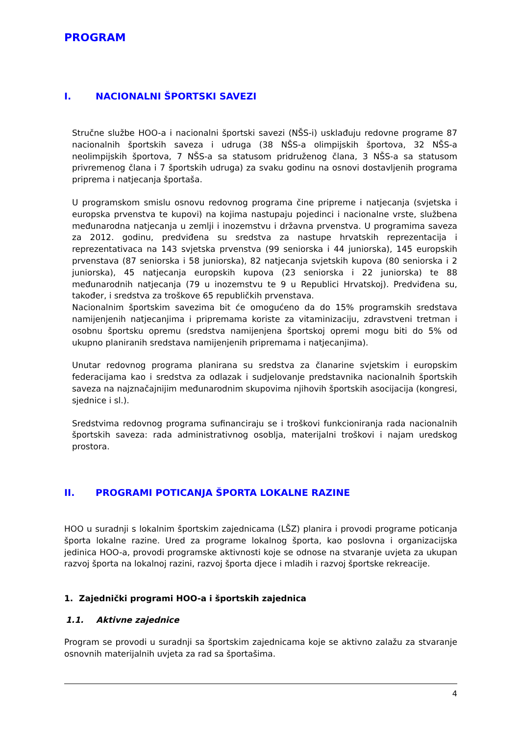PROGRAM
I. NACIONALNI ŠPORTSKI SAVEZI
Stručne službe HOO-a i nacionalni športski savezi (NŠS-i) usklađuju redovne programe 87 nacionalnih športskih saveza i udruga (38 NŠS-a olimpijskih športova, 32 NŠS-a neolimpijskih športova, 7 NŠS-a sa statusom pridruženog člana, 3 NŠS-a sa statusom privremenog člana i 7 športskih udruga) za svaku godinu na osnovi dostavljenih programa priprema i natjecanja športaša.
U programskom smislu osnovu redovnog programa čine pripreme i natjecanja (svjetska i europska prvenstva te kupovi) na kojima nastupaju pojedinci i nacionalne vrste, službena međunarodna natjecanja u zemlji i inozemstvu i državna prvenstva. U programima saveza za 2012. godinu, predviđena su sredstva za nastupe hrvatskih reprezentacija i reprezentativaca na 143 svjetska prvenstva (99 seniorska i 44 juniorska), 145 europskih prvenstava (87 seniorska i 58 juniorska), 82 natjecanja svjetskih kupova (80 seniorska i 2 juniorska), 45 natjecanja europskih kupova (23 seniorska i 22 juniorska) te 88 međunarodnih natjecanja (79 u inozemstvu te 9 u Republici Hrvatskoj). Predviđena su, također, i sredstva za troškove 65 republičkih prvenstava.
Nacionalnim športskim savezima bit će omogućeno da do 15% programskih sredstava namijenjenih natjecanjima i pripremama koriste za vitaminizaciju, zdravstveni tretman i osobnu športsku opremu (sredstva namijenjena športskoj opremi mogu biti do 5% od ukupno planiranih sredstava namijenjenih pripremama i natjecanjima).
Unutar redovnog programa planirana su sredstva za članarine svjetskim i europskim federacijama kao i sredstva za odlazak i sudjelovanje predstavnika nacionalnih športskih saveza na najznačajnijim međunarodnim skupovima njihovih športskih asocijacija (kongresi, sjednice i sl.).
Sredstvima redovnog programa sufinanciraju se i troškovi funkcioniranja rada nacionalnih športskih saveza: rada administrativnog osoblja, materijalni troškovi i najam uredskog prostora.
II. PROGRAMI POTICANJA ŠPORTA LOKALNE RAZINE
HOO u suradnji s lokalnim športskim zajednicama (LŠZ) planira i provodi programe poticanja športa lokalne razine. Ured za programe lokalnog športa, kao poslovna i organizacijska jedinica HOO-a, provodi programske aktivnosti koje se odnose na stvaranje uvjeta za ukupan razvoj športa na lokalnoj razini, razvoj športa djece i mladih i razvoj športske rekreacije.
1. Zajednički programi HOO-a i športskih zajednica
1.1. Aktivne zajednice
Program se provodi u suradnji sa športskim zajednicama koje se aktivno zalažu za stvaranje osnovnih materijalnih uvjeta za rad sa športašima.
4